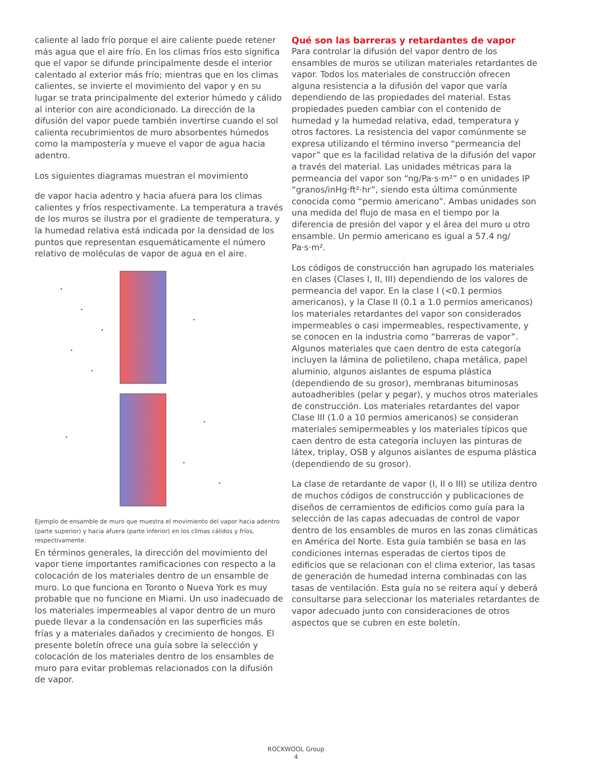caliente al lado frío porque el aire caliente puede retener más agua que el aire frío. En los climas fríos esto significa que el vapor se difunde principalmente desde el interior calentado al exterior más frío; mientras que en los climas calientes, se invierte el movimiento del vapor y en su lugar se trata principalmente del exterior húmedo y cálido al interior con aire acondicionado. La dirección de la difusión del vapor puede también invertirse cuando el sol calienta recubrimientos de muro absorbentes húmedos como la mampostería y mueve el vapor de agua hacia adentro.
Los siguientes diagramas muestran el movimiento
de vapor hacia adentro y hacia afuera para los climas calientes y fríos respectivamente. La temperatura a través de los muros se ilustra por el gradiente de temperatura, y la humedad relativa está indicada por la densidad de los puntos que representan esquemáticamente el número relativo de moléculas de vapor de agua en el aire.
Ejemplo de ensamble de muro que muestra el movimiento del vapor hacia adentro (parte superior) y hacia afuera (parte inferior) en los climas cálidos y fríos, respectivamente.
En términos generales, la dirección del movimiento del vapor tiene importantes ramificaciones con respecto a la colocación de los materiales dentro de un ensamble de muro. Lo que funciona en Toronto o Nueva York es muy probable que no funcione en Miami. Un uso inadecuado de los materiales impermeables al vapor dentro de un muro puede llevar a la condensación en las superficies más frías y a materiales dañados y crecimiento de hongos. El presente boletín ofrece una guía sobre la selección y colocación de los materiales dentro de los ensambles de muro para evitar problemas relacionados con la difusión de vapor.
Qué son las barreras y retardantes de vapor
Para controlar la difusión del vapor dentro de los ensambles de muros se utilizan materiales retardantes de vapor. Todos los materiales de construcción ofrecen alguna resistencia a la difusión del vapor que varía dependiendo de las propiedades del material. Estas propiedades pueden cambiar con el contenido de humedad y la humedad relativa, edad, temperatura y otros factores. La resistencia del vapor comúnmente se expresa utilizando el término inverso “permeancia del vapor” que es la facilidad relativa de la difusión del vapor a través del material. Las unidades métricas para la permeancia del vapor son “ng/Pa·s·m²” o en unidades IP “granos/inHg·ft²·hr”, siendo esta última comúnmente conocida como “permio americano”. Ambas unidades son una medida del flujo de masa en el tiempo por la diferencia de presión del vapor y el área del muro u otro ensamble. Un permio americano es igual a 57.4 ng/ Pa·s·m².
Los códigos de construcción han agrupado los materiales en clases (Clases I, II, III) dependiendo de los valores de permeancia del vapor. En la clase I (<0.1 permios americanos), y la Clase II (0.1 a 1.0 permios americanos) los materiales retardantes del vapor son considerados impermeables o casi impermeables, respectivamente, y se conocen en la industria como “barreras de vapor”. Algunos materiales que caen dentro de esta categoría incluyen la lámina de polietileno, chapa metálica, papel aluminio, algunos aislantes de espuma plástica (dependiendo de su grosor), membranas bituminosas autoadheribles (pelar y pegar), y muchos otros materiales de construcción. Los materiales retardantes del vapor Clase III (1.0 a 10 permios americanos) se consideran materiales semipermeables y los materiales típicos que caen dentro de esta categoría incluyen las pinturas de látex, triplay, OSB y algunos aislantes de espuma plástica (dependiendo de su grosor).
La clase de retardante de vapor (I, II o III) se utiliza dentro de muchos códigos de construcción y publicaciones de diseños de cerramientos de edificios como guía para la selección de las capas adecuadas de control de vapor dentro de los ensambles de muros en las zonas climáticas en América del Norte. Esta guía también se basa en las condiciones internas esperadas de ciertos tipos de edificios que se relacionan con el clima exterior, las tasas de generación de humedad interna combinadas con las tasas de ventilación. Esta guía no se reitera aquí y deberá consultarse para seleccionar los materiales retardantes de vapor adecuado junto con consideraciones de otros aspectos que se cubren en este boletín.
ROCKWOOL Group
4